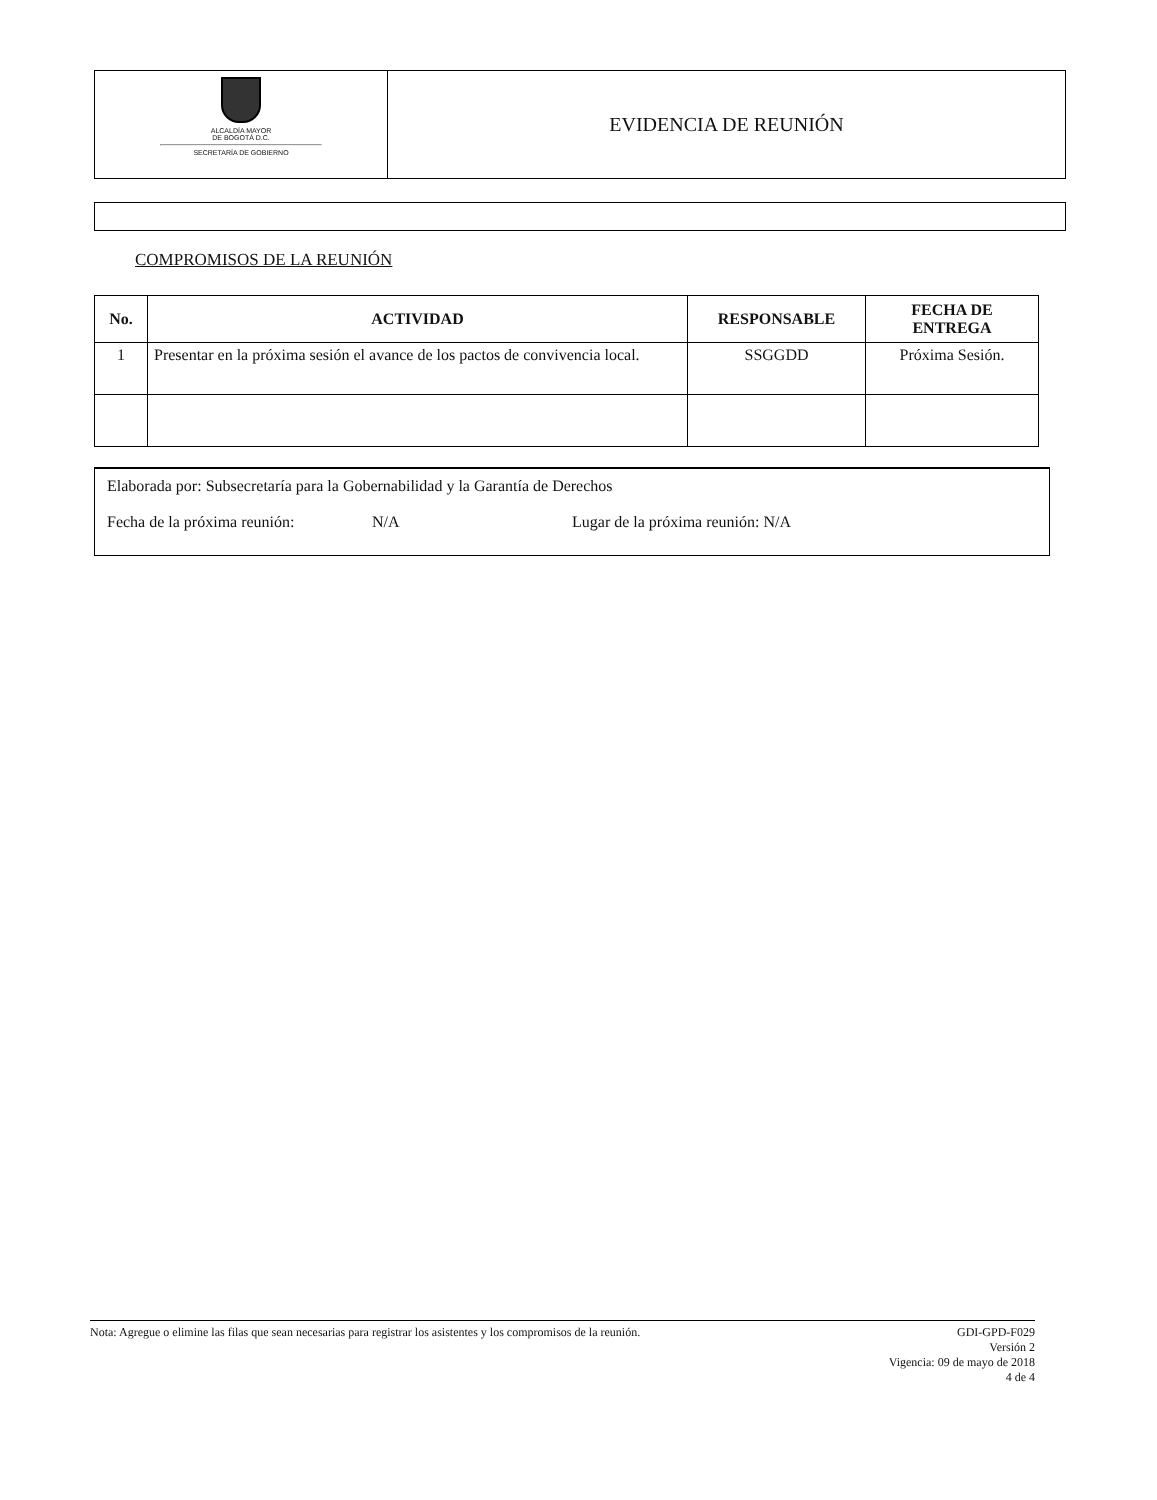ALCALDÍA MAYOR
DE BOGOTÁ D.C.
SECRETARÍA DE GOBIERNO
EVIDENCIA DE REUNIÓN
COMPROMISOS DE LA REUNIÓN
| No. | ACTIVIDAD | RESPONSABLE | FECHA DE ENTREGA |
| --- | --- | --- | --- |
| 1 | Presentar en la próxima sesión el avance de los pactos de convivencia local. | SSGGDD | Próxima Sesión. |
Elaborada por: Subsecretaría para la Gobernabilidad y la Garantía de Derechos
Fecha de la próxima reunión: N/A Lugar de la próxima reunión: N/A
Nota: Agregue o elimine las filas que sean necesarias para registrar los asistentes y los compromisos de la reunión.
GDI-GPD-F029
Versión 2
Vigencia: 09 de mayo de 2018
4 de 4